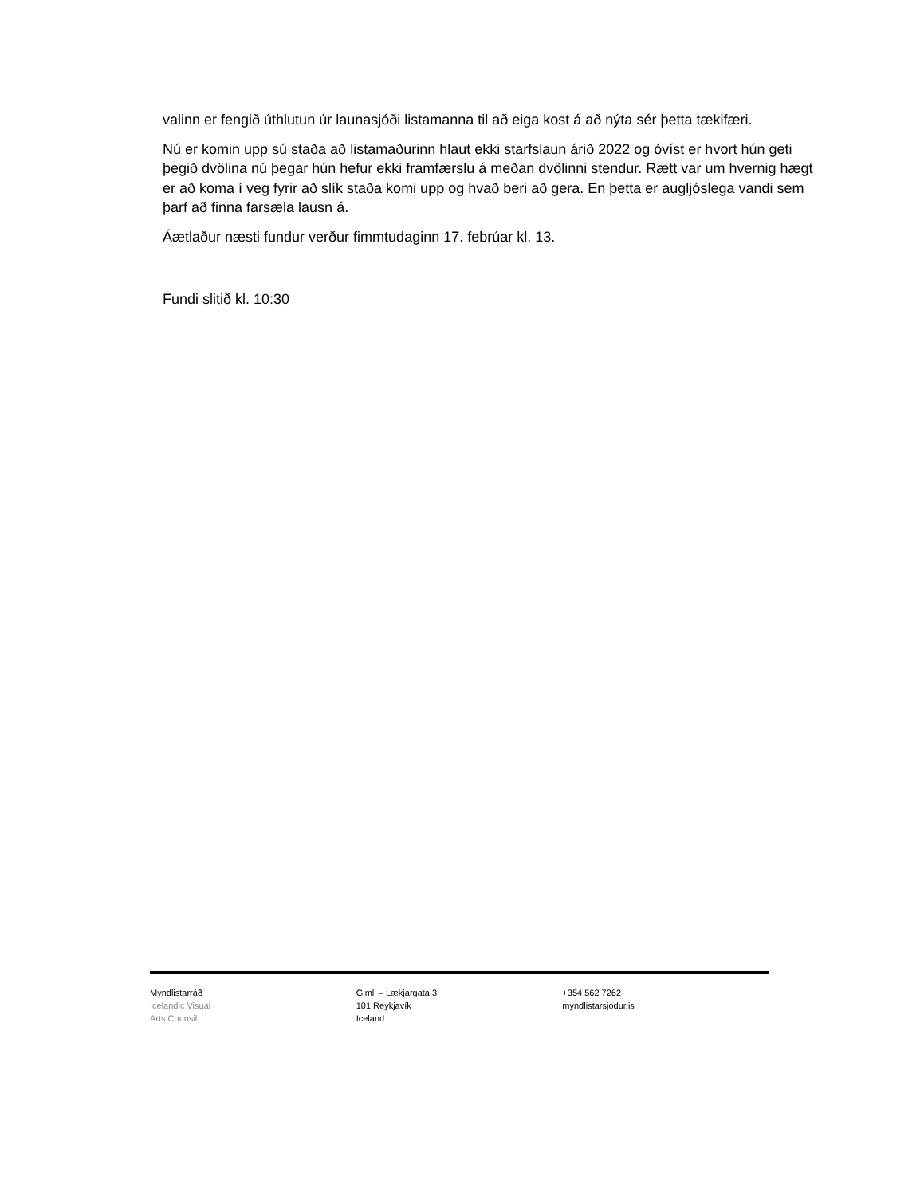valinn er fengið úthlutun úr launasjóði listamanna til að eiga kost á að nýta sér þetta tækifæri.
Nú er komin upp sú staða að listamaðurinn hlaut ekki starfslaun árið 2022 og óvíst er hvort hún geti þegið dvölina nú þegar hún hefur ekki framfærslu á meðan dvölinni stendur. Rætt var um hvernig hægt er að koma í veg fyrir að slík staða komi upp og hvað beri að gera. En þetta er augljóslega vandi sem þarf að finna farsæla lausn á.
Áætlaður næsti fundur verður fimmtudaginn 17. febrúar kl. 13.
Fundi slitið kl. 10:30
Myndlistarráð
Icelandic Visual
Arts Counsil
Gimli – Lækjargata 3
101 Reykjavík
Iceland
+354 562 7262
myndlistarsjodur.is